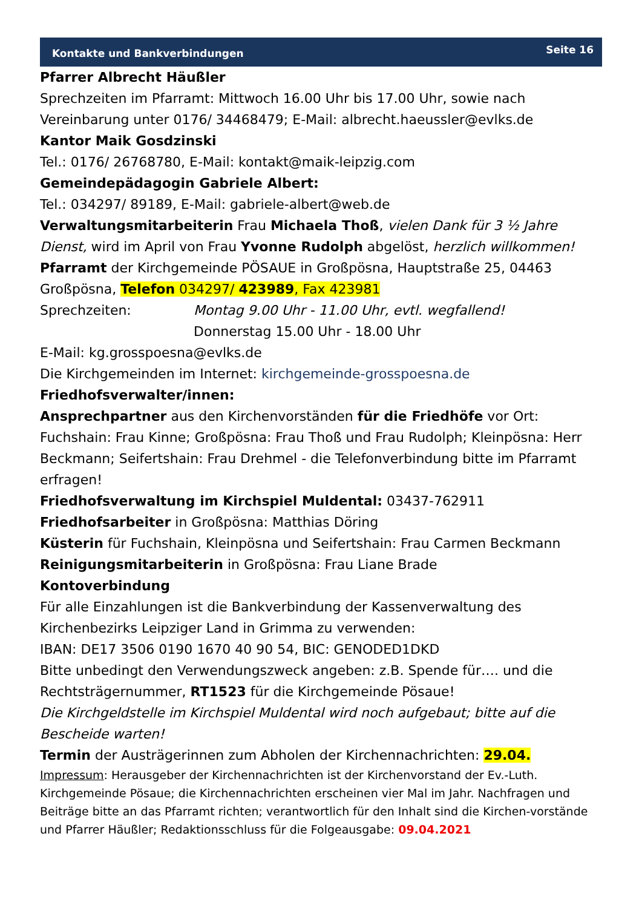Kontakte und Bankverbindungen Seite 16
Pfarrer Albrecht Häußler
Sprechzeiten im Pfarramt: Mittwoch 16.00 Uhr bis 17.00 Uhr, sowie nach Vereinbarung unter 0176/ 34468479; E-Mail: albrecht.haeussler@evlks.de
Kantor Maik Gosdzinski
Tel.: 0176/ 26768780, E-Mail: kontakt@maik-leipzig.com
Gemeindepädagogin Gabriele Albert:
Tel.: 034297/ 89189, E-Mail: gabriele-albert@web.de
Verwaltungsmitarbeiterin Frau Michaela Thoß, vielen Dank für 3 ½ Jahre Dienst, wird im April von Frau Yvonne Rudolph abgelöst, herzlich willkommen!
Pfarramt der Kirchgemeinde PÖSAUE in Großpösna, Hauptstraße 25, 04463 Großpösna, Telefon 034297/ 423989, Fax 423981
Sprechzeiten: Montag 9.00 Uhr - 11.00 Uhr, evtl. wegfallend!
Donnerstag 15.00 Uhr - 18.00 Uhr
E-Mail: kg.grosspoesna@evlks.de
Die Kirchgemeinden im Internet: kirchgemeinde-grosspoesna.de
Friedhofsverwalter/innen:
Ansprechpartner aus den Kirchenvorständen für die Friedhöfe vor Ort: Fuchshain: Frau Kinne; Großpösna: Frau Thoß und Frau Rudolph; Kleinpösna: Herr Beckmann; Seifertshain: Frau Drehmel - die Telefonverbindung bitte im Pfarramt erfragen!
Friedhofsverwaltung im Kirchspiel Muldental: 03437-762911
Friedhofsarbeiter in Großpösna: Matthias Döring
Küsterin für Fuchshain, Kleinpösna und Seifertshain: Frau Carmen Beckmann
Reinigungsmitarbeiterin in Großpösna: Frau Liane Brade
Kontoverbindung
Für alle Einzahlungen ist die Bankverbindung der Kassenverwaltung des Kirchenbezirks Leipziger Land in Grimma zu verwenden:
IBAN: DE17 3506 0190 1670 40 90 54, BIC: GENODED1DKD
Bitte unbedingt den Verwendungszweck angeben: z.B. Spende für…. und die Rechtsträgernummer, RT1523 für die Kirchgemeinde Pösaue!
Die Kirchgeldstelle im Kirchspiel Muldental wird noch aufgebaut; bitte auf die Bescheide warten!
Termin der Austrägerinnen zum Abholen der Kirchennachrichten: 29.04.
Impressum: Herausgeber der Kirchennachrichten ist der Kirchenvorstand der Ev.-Luth. Kirchgemeinde Pösaue; die Kirchennachrichten erscheinen vier Mal im Jahr. Nachfragen und Beiträge bitte an das Pfarramt richten; verantwortlich für den Inhalt sind die Kirchen-vorstände und Pfarrer Häußler; Redaktionsschluss für die Folgeausgabe: 09.04.2021